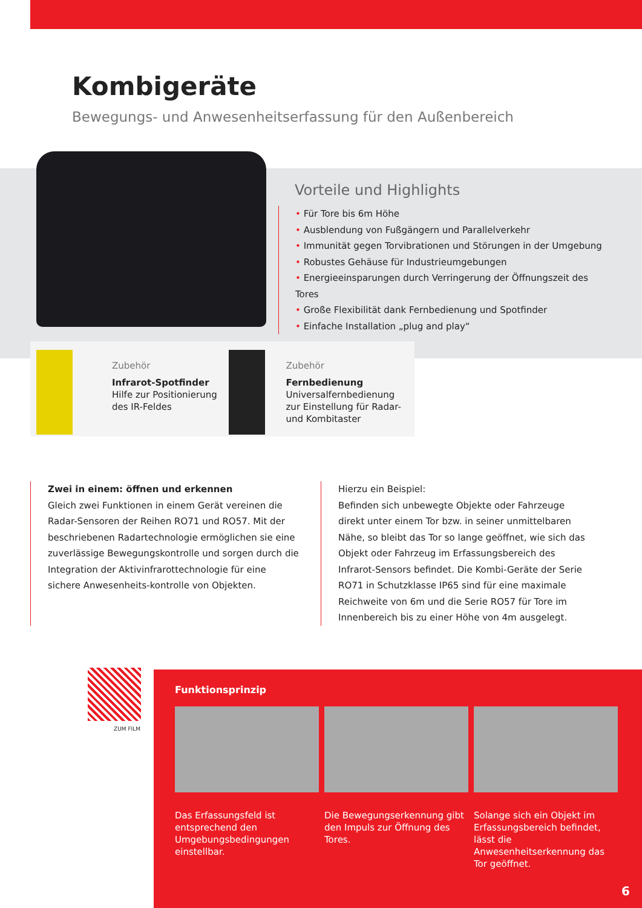Kombigeräte
Bewegungs- und Anwesenheitserfassung für den Außenbereich
Vorteile und Highlights
• Für Tore bis 6m Höhe
• Ausblendung von Fußgängern und Parallelverkehr
• Immunität gegen Torvibrationen und Störungen in der Umgebung
• Robustes Gehäuse für Industrieumgebungen
• Energieeinsparungen durch Verringerung der Öffnungszeit des Tores
• Große Flexibilität dank Fernbedienung und Spotfinder
• Einfache Installation „plug and play“
Zubehör
Infrarot-Spotfinder
Hilfe zur Positionierung
des IR-Feldes
Zubehör
Fernbedienung
Universalfernbedienung
zur Einstellung für Radar-
und Kombitaster
Zwei in einem: öffnen und erkennen
Gleich zwei Funktionen in einem Gerät vereinen die Radar-Sensoren der Reihen RO71 und RO57. Mit der beschriebenen Radartechnologie ermöglichen sie eine zuverlässige Bewegungskontrolle und sorgen durch die Integration der Aktivinfrarottechnologie für eine sichere Anwesenheits-kontrolle von Objekten.
Hierzu ein Beispiel:
Befinden sich unbewegte Objekte oder Fahrzeuge direkt unter einem Tor bzw. in seiner unmittelbaren Nähe, so bleibt das Tor so lange geöffnet, wie sich das Objekt oder Fahrzeug im Erfassungsbereich des Infrarot-Sensors befindet. Die Kombi-Geräte der Serie RO71 in Schutzklasse IP65 sind für eine maximale Reichweite von 6m und die Serie RO57 für Tore im Innenbereich bis zu einer Höhe von 4m ausgelegt.
ZUM FILM
Funktionsprinzip
Das Erfassungsfeld ist entsprechend den Umgebungsbedingungen einstellbar.
Die Bewegungserkennung gibt den Impuls zur Öffnung des Tores.
Solange sich ein Objekt im Erfassungsbereich befindet, lässt die Anwesenheitserkennung das Tor geöffnet.
6